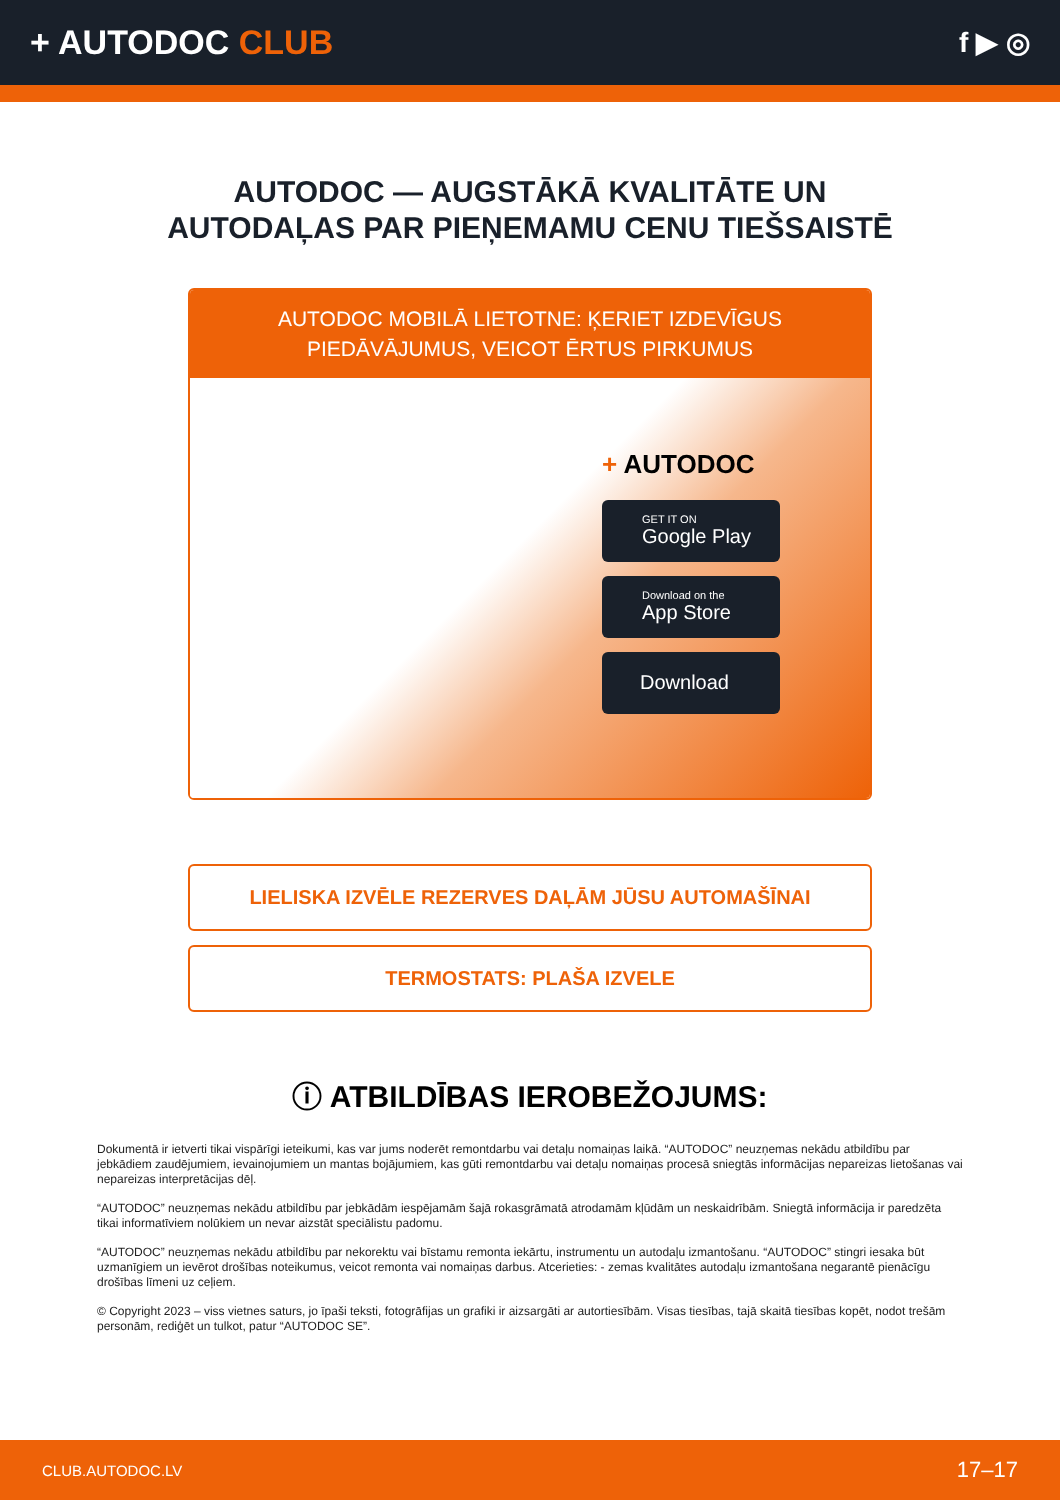+ AUTODOC CLUB
f ▶ ◎
AUTODOC — AUGSTĀKĀ KVALITĀTE UN
AUTODAĻAS PAR PIEŅEMAMU CENU TIEŠSAISTĒ
AUTODOC MOBILĀ LIETOTNE: ĶERIET IZDEVĪGUS PIEDĀVĀJUMUS, VEICOT ĒRTUS PIRKUMUS
+ AUTODOC
GET IT ON
Google Play
Download on the
App Store
Download
LIELISKA IZVĒLE REZERVES DAĻĀM JŪSU AUTOMAŠĪNAI
TERMOSTATS: PLAŠA IZVELE
ⓘ ATBILDĪBAS IEROBEŽOJUMS:
Dokumentā ir ietverti tikai vispārīgi ieteikumi, kas var jums noderēt remontdarbu vai detaļu nomaiņas laikā. “AUTODOC” neuzņemas nekādu atbildību par jebkādiem zaudējumiem, ievainojumiem un mantas bojājumiem, kas gūti remontdarbu vai detaļu nomaiņas procesā sniegtās informācijas nepareizas lietošanas vai nepareizas interpretācijas dēļ.
“AUTODOC” neuzņemas nekādu atbildību par jebkādām iespējamām šajā rokasgrāmatā atrodamām kļūdām un neskaidrībām. Sniegtā informācija ir paredzēta tikai informatīviem nolūkiem un nevar aizstāt speciālistu padomu.
“AUTODOC” neuzņemas nekādu atbildību par nekorektu vai bīstamu remonta iekārtu, instrumentu un autodaļu izmantošanu. “AUTODOC” stingri iesaka būt uzmanīgiem un ievērot drošības noteikumus, veicot remonta vai nomaiņas darbus. Atcerieties: - zemas kvalitātes autodaļu izmantošana negarantē pienācīgu drošības līmeni uz ceļiem.
© Copyright 2023 – viss vietnes saturs, jo īpaši teksti, fotogrāfijas un grafiki ir aizsargāti ar autortiesībām. Visas tiesības, tajā skaitā tiesības kopēt, nodot trešām personām, rediģēt un tulkot, patur “AUTODOC SE”.
CLUB.AUTODOC.LV 17–17